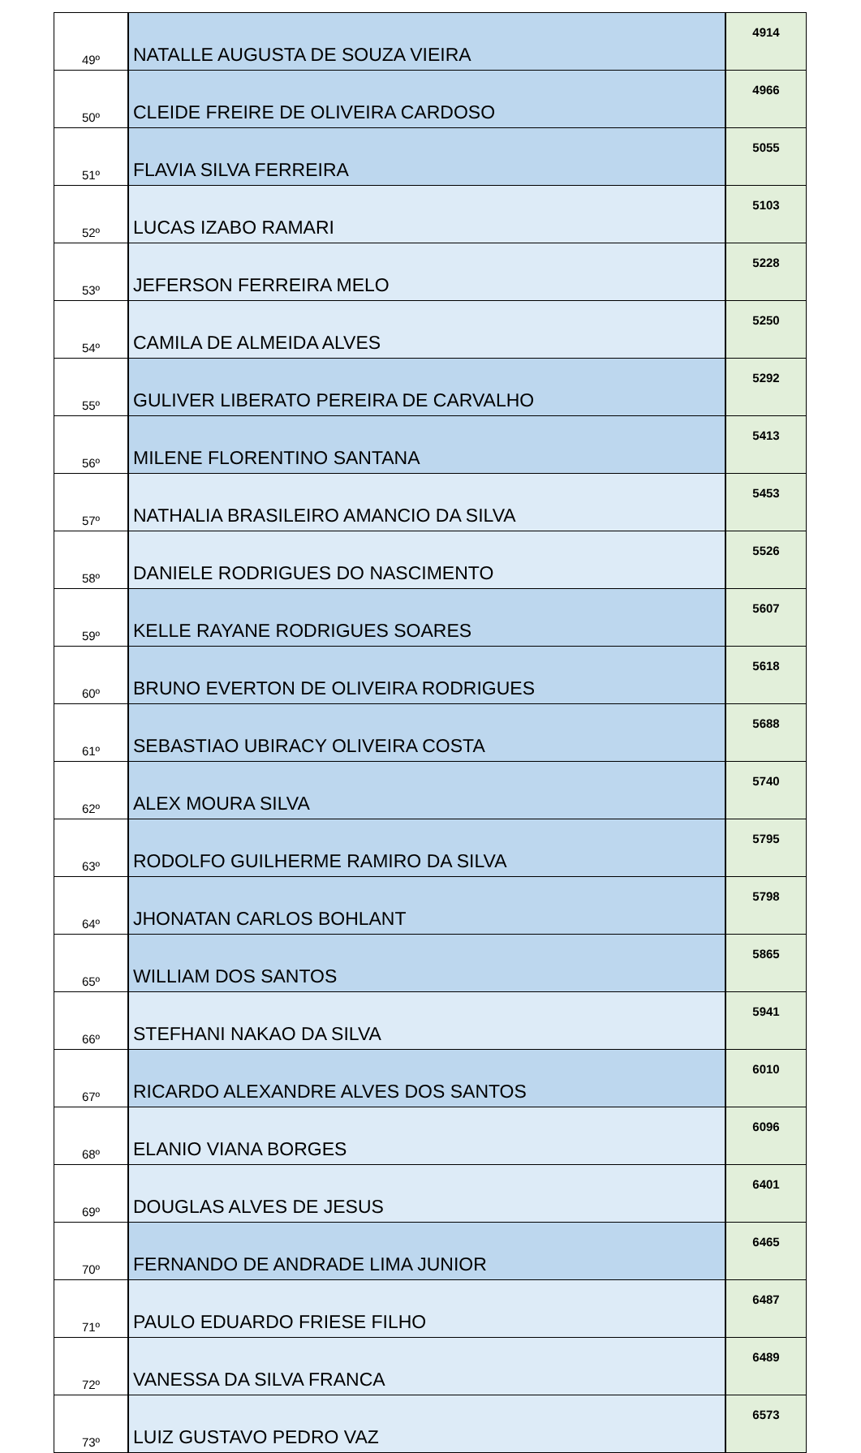| 49º | NATALLE AUGUSTA DE SOUZA VIEIRA | 4914 |
| 50º | CLEIDE FREIRE DE OLIVEIRA CARDOSO | 4966 |
| 51º | FLAVIA SILVA FERREIRA | 5055 |
| 52º | LUCAS IZABO RAMARI | 5103 |
| 53º | JEFERSON FERREIRA MELO | 5228 |
| 54º | CAMILA DE ALMEIDA ALVES | 5250 |
| 55º | GULIVER LIBERATO PEREIRA DE CARVALHO | 5292 |
| 56º | MILENE FLORENTINO SANTANA | 5413 |
| 57º | NATHALIA BRASILEIRO AMANCIO DA SILVA | 5453 |
| 58º | DANIELE RODRIGUES DO NASCIMENTO | 5526 |
| 59º | KELLE RAYANE RODRIGUES SOARES | 5607 |
| 60º | BRUNO EVERTON DE OLIVEIRA RODRIGUES | 5618 |
| 61º | SEBASTIAO UBIRACY OLIVEIRA COSTA | 5688 |
| 62º | ALEX MOURA SILVA | 5740 |
| 63º | RODOLFO GUILHERME RAMIRO DA SILVA | 5795 |
| 64º | JHONATAN CARLOS BOHLANT | 5798 |
| 65º | WILLIAM DOS SANTOS | 5865 |
| 66º | STEFHANI NAKAO DA SILVA | 5941 |
| 67º | RICARDO ALEXANDRE ALVES DOS SANTOS | 6010 |
| 68º | ELANIO VIANA BORGES | 6096 |
| 69º | DOUGLAS ALVES DE JESUS | 6401 |
| 70º | FERNANDO DE ANDRADE LIMA JUNIOR | 6465 |
| 71º | PAULO EDUARDO FRIESE FILHO | 6487 |
| 72º | VANESSA DA SILVA FRANCA | 6489 |
| 73º | LUIZ GUSTAVO PEDRO VAZ | 6573 |